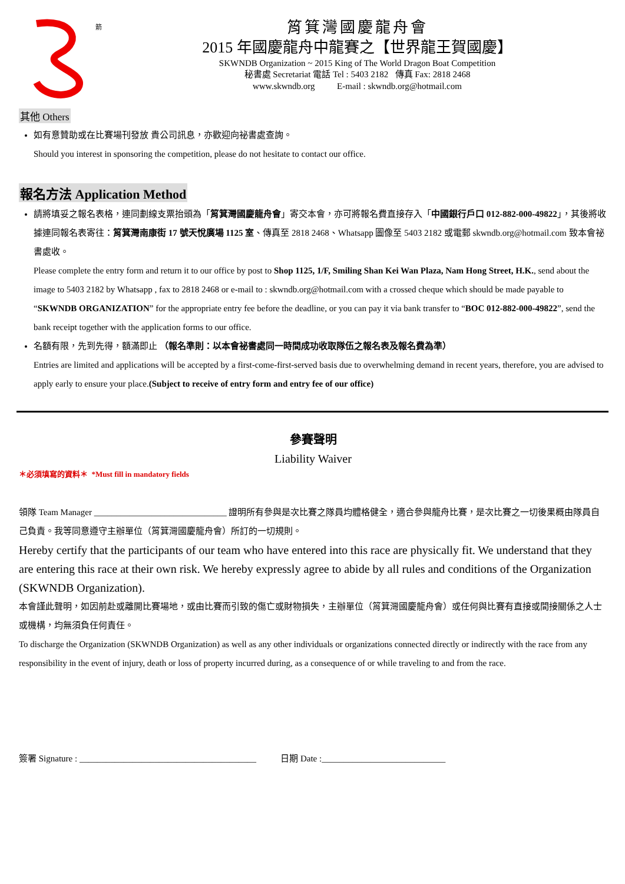箭
筲箕灣國慶龍舟會
2015 年國慶龍舟中龍賽之【世界龍王賀國慶】
SKWNDB Organization ~ 2015 King of The World Dragon Boat Competition
秘書處 Secretariat 電話 Tel : 5403 2182 傳真 Fax: 2818 2468
www.skwndb.org E-mail : skwndb.org@hotmail.com
其他 Others
如有意贊助或在比賽場刊發放 貴公司訊息，亦歡迎向祕書處查詢。
Should you interest in sponsoring the competition, please do not hesitate to contact our office.
報名方法 Application Method
請將填妥之報名表格，連同劃線支票抬頭為「筲箕灣國慶龍舟會」寄交本會，亦可將報名費直接存入「中國銀行戶口 012-882-000-49822」，其後將收據連同報名表寄往：筲箕灣南康街 17 號天悅廣場 1125 室、傳真至 2818 2468、Whatsapp 圖像至 5403 2182 或電郵 skwndb.org@hotmail.com 致本會祕書處收。
Please complete the entry form and return it to our office by post to Shop 1125, 1/F, Smiling Shan Kei Wan Plaza, Nam Hong Street, H.K., send about the image to 5403 2182 by Whatsapp , fax to 2818 2468 or e-mail to : skwndb.org@hotmail.com with a crossed cheque which should be made payable to “SKWNDB ORGANIZATION” for the appropriate entry fee before the deadline, or you can pay it via bank transfer to “BOC 012-882-000-49822”, send the bank receipt together with the application forms to our office.
名額有限，先到先得，額滿即止 （報名準則：以本會祕書處同一時間成功收取隊伍之報名表及報名費為準）
Entries are limited and applications will be accepted by a first-come-first-served basis due to overwhelming demand in recent years, therefore, you are advised to apply early to ensure your place.(Subject to receive of entry form and entry fee of our office)
參賽聲明
Liability Waiver
＊必須填寫的資料＊ *Must fill in mandatory fields
領隊 Team Manager ______________________________ 證明所有參與是次比賽之隊員均體格健全，適合參與龍舟比賽，是次比賽之一切後果概由隊員自己負責。我等同意遵守主辦單位（筲箕灣國慶龍舟會）所訂的一切規則。
Hereby certify that the participants of our team who have entered into this race are physically fit. We understand that they are entering this race at their own risk. We hereby expressly agree to abide by all rules and conditions of the Organization (SKWNDB Organization).
本會謹此聲明，如因前赴或離開比賽場地，或由比賽而引致的傷亡或財物損失，主辦單位（筲箕灣國慶龍舟會）或任何與比賽有直接或間接關係之人士或機構，均無須負任何責任。
To discharge the Organization (SKWNDB Organization) as well as any other individuals or organizations connected directly or indirectly with the race from any responsibility in the event of injury, death or loss of property incurred during, as a consequence of or while traveling to and from the race.
簽署 Signature : ________________________________________ 日期 Date :____________________________